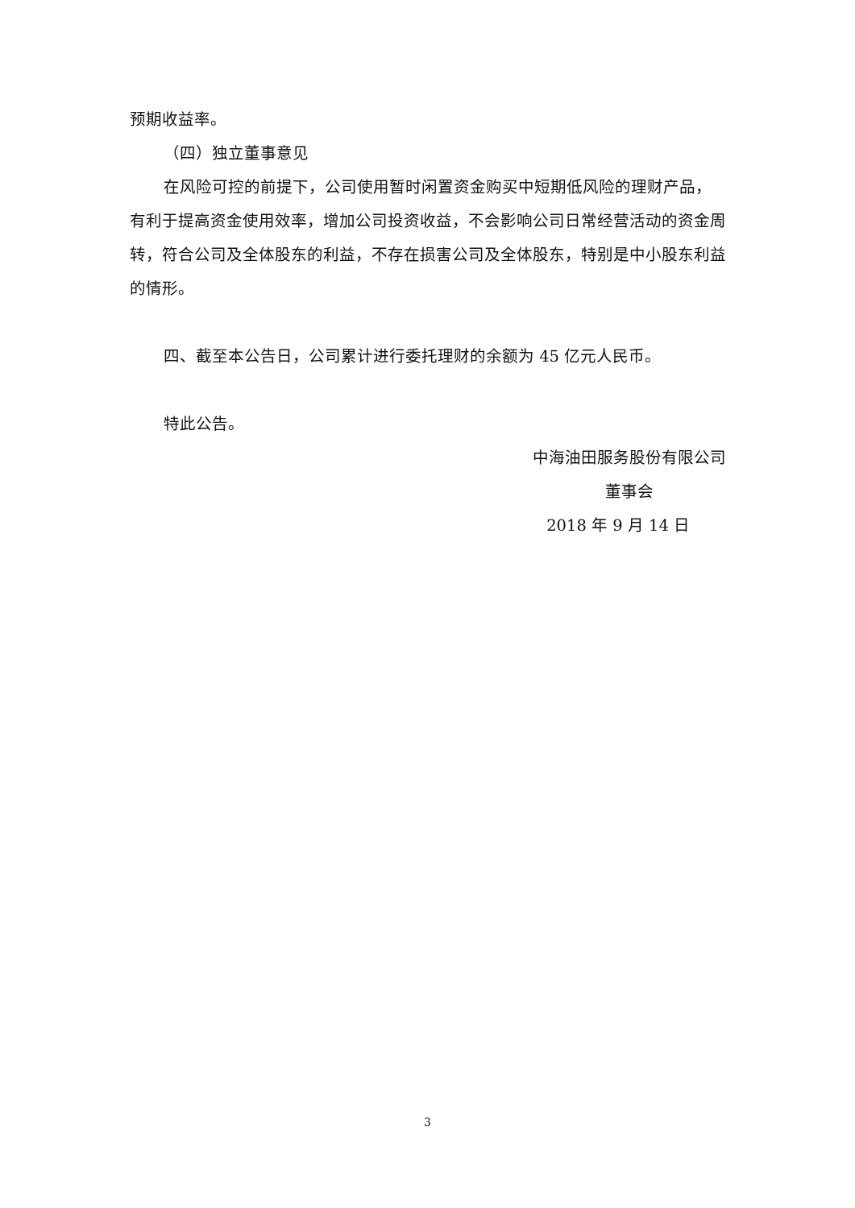预期收益率。
（四）独立董事意见
在风险可控的前提下，公司使用暂时闲置资金购买中短期低风险的理财产品，有利于提高资金使用效率，增加公司投资收益，不会影响公司日常经营活动的资金周转，符合公司及全体股东的利益，不存在损害公司及全体股东，特别是中小股东利益的情形。
四、截至本公告日，公司累计进行委托理财的余额为 45 亿元人民币。
特此公告。
中海油田服务股份有限公司
董事会
2018 年 9 月 14 日
3